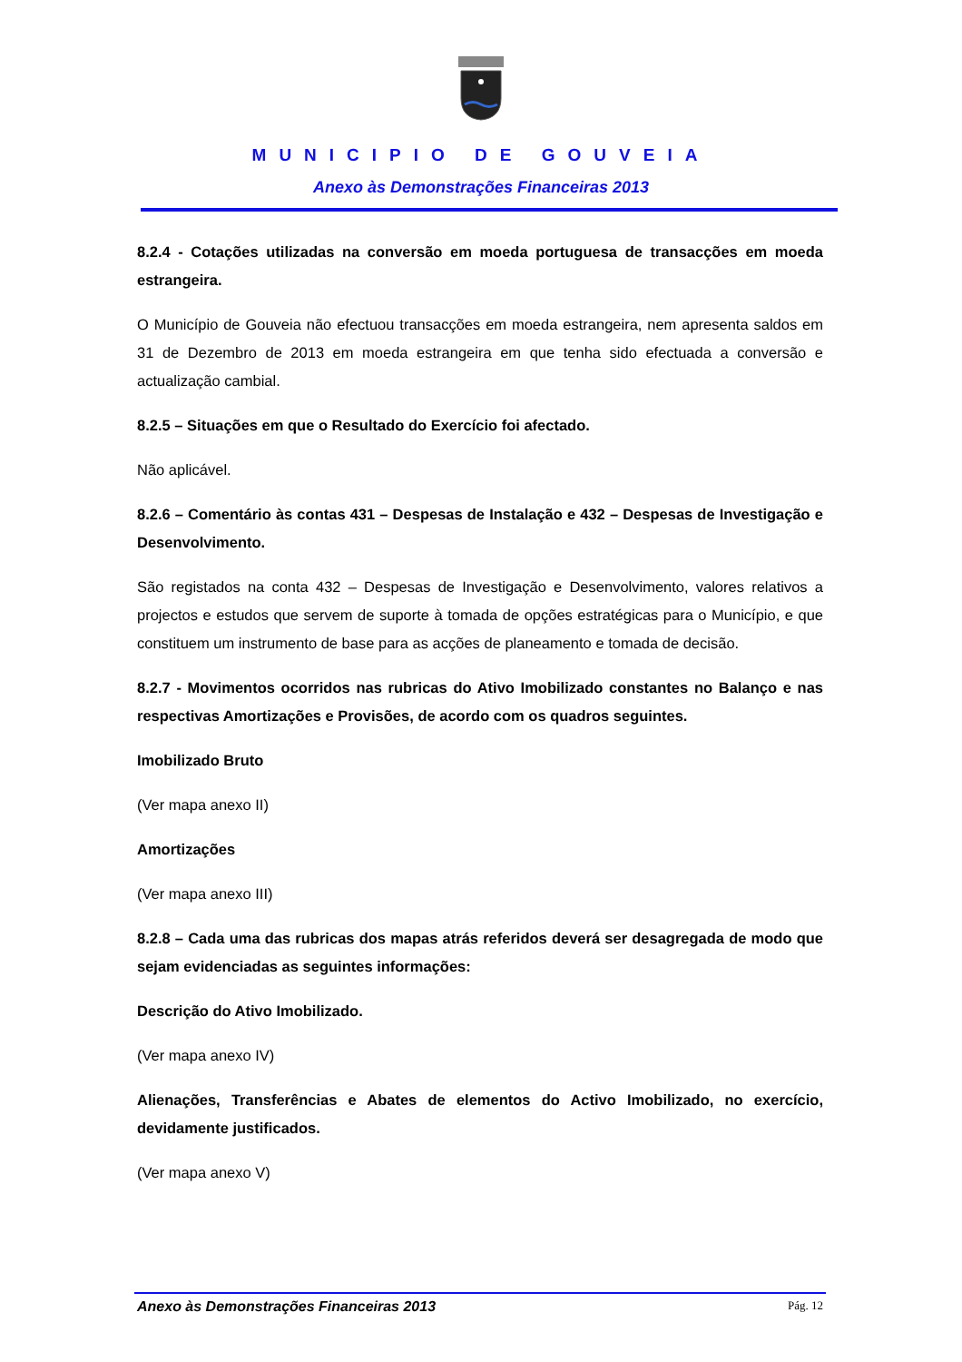MUNICIPIO DE GOUVEIA
Anexo às Demonstrações Financeiras 2013
8.2.4 - Cotações utilizadas na conversão em moeda portuguesa de transacções em moeda estrangeira.
O Município de Gouveia não efectuou transacções em moeda estrangeira, nem apresenta saldos em 31 de Dezembro de 2013 em moeda estrangeira em que tenha sido efectuada a conversão e actualização cambial.
8.2.5 – Situações em que o Resultado do Exercício foi afectado.
Não aplicável.
8.2.6 – Comentário às contas 431 – Despesas de Instalação e 432 – Despesas de Investigação e Desenvolvimento.
São registados na conta 432 – Despesas de Investigação e Desenvolvimento, valores relativos a projectos e estudos que servem de suporte à tomada de opções estratégicas para o Município, e que constituem um instrumento de base para as acções de planeamento e tomada de decisão.
8.2.7 - Movimentos ocorridos nas rubricas do Ativo Imobilizado constantes no Balanço e nas respectivas Amortizações e Provisões, de acordo com os quadros seguintes.
Imobilizado Bruto
(Ver mapa anexo II)
Amortizações
(Ver mapa anexo III)
8.2.8 – Cada uma das rubricas dos mapas atrás referidos deverá ser desagregada de modo que sejam evidenciadas as seguintes informações:
Descrição do Ativo Imobilizado.
(Ver mapa anexo IV)
Alienações, Transferências e Abates de elementos do Activo Imobilizado, no exercício, devidamente justificados.
(Ver mapa anexo V)
Anexo às Demonstrações Financeiras 2013 Pág. 12